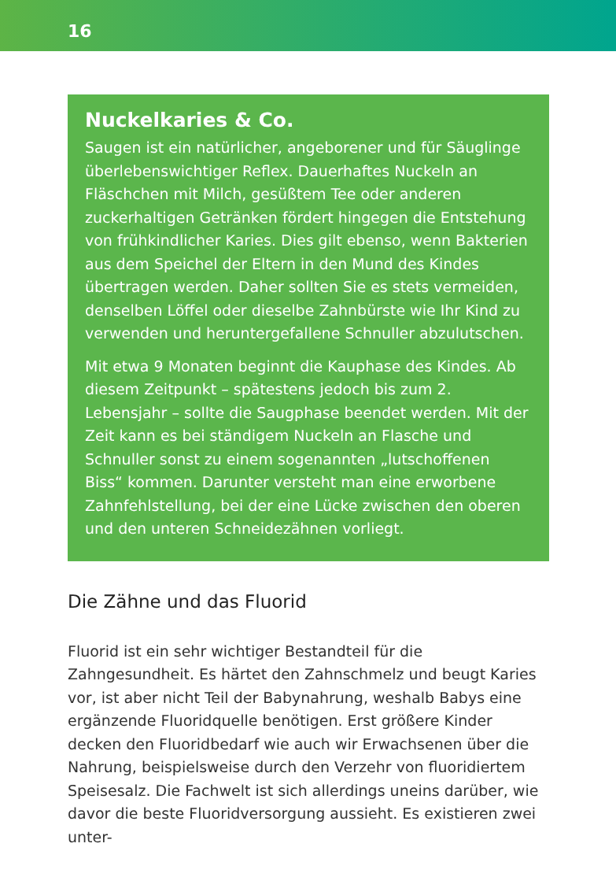16
Nuckelkaries & Co.
Saugen ist ein natürlicher, angeborener und für Säuglinge überlebenswichtiger Reflex. Dauerhaftes Nuckeln an Fläschchen mit Milch, gesüßtem Tee oder anderen zuckerhaltigen Getränken fördert hingegen die Entstehung von frühkindlicher Karies. Dies gilt ebenso, wenn Bakterien aus dem Speichel der Eltern in den Mund des Kindes übertragen werden. Daher sollten Sie es stets vermeiden, denselben Löffel oder dieselbe Zahnbürste wie Ihr Kind zu verwenden und heruntergefallene Schnuller abzulutschen.
Mit etwa 9 Monaten beginnt die Kauphase des Kindes. Ab diesem Zeitpunkt – spätestens jedoch bis zum 2. Lebensjahr – sollte die Saugphase beendet werden. Mit der Zeit kann es bei ständigem Nuckeln an Flasche und Schnuller sonst zu einem sogenannten „lutschoffenen Biss“ kommen. Darunter versteht man eine erworbene Zahnfehlstellung, bei der eine Lücke zwischen den oberen und den unteren Schneidezähnen vorliegt.
Die Zähne und das Fluorid
Fluorid ist ein sehr wichtiger Bestandteil für die Zahngesundheit. Es härtet den Zahnschmelz und beugt Karies vor, ist aber nicht Teil der Babynahrung, weshalb Babys eine ergänzende Fluoridquelle benötigen. Erst größere Kinder decken den Fluoridbedarf wie auch wir Erwachsenen über die Nahrung, beispielsweise durch den Verzehr von fluoridiertem Speisesalz. Die Fachwelt ist sich allerdings uneins darüber, wie davor die beste Fluoridversorgung aussieht. Es existieren zwei unter-